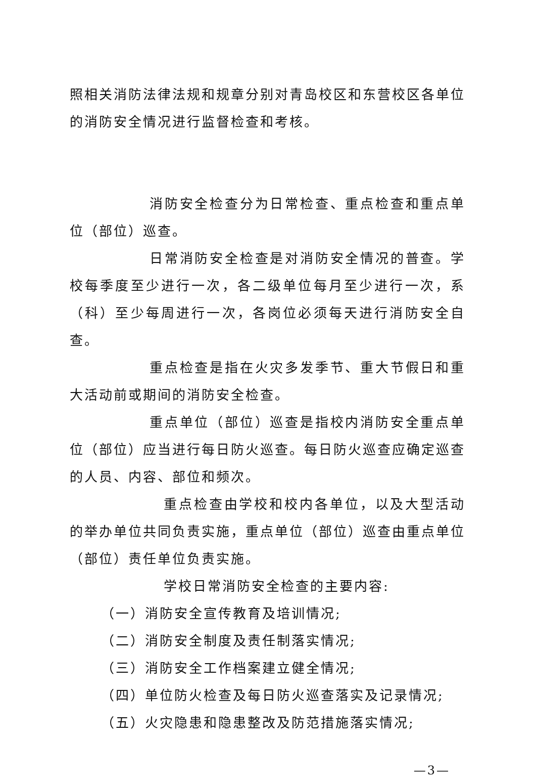照相关消防法律法规和规章分别对青岛校区和东营校区各单位的消防安全情况进行监督检查和考核。
消防安全检查分为日常检查、重点检查和重点单位（部位）巡查。
日常消防安全检查是对消防安全情况的普查。学校每季度至少进行一次，各二级单位每月至少进行一次，系（科）至少每周进行一次，各岗位必须每天进行消防安全自查。
重点检查是指在火灾多发季节、重大节假日和重大活动前或期间的消防安全检查。
重点单位（部位）巡查是指校内消防安全重点单位（部位）应当进行每日防火巡查。每日防火巡查应确定巡查的人员、内容、部位和频次。
重点检查由学校和校内各单位，以及大型活动的举办单位共同负责实施，重点单位（部位）巡查由重点单位（部位）责任单位负责实施。
学校日常消防安全检查的主要内容:
（一）消防安全宣传教育及培训情况;
（二）消防安全制度及责任制落实情况;
（三）消防安全工作档案建立健全情况;
（四）单位防火检查及每日防火巡查落实及记录情况;
（五）火灾隐患和隐患整改及防范措施落实情况;
—3—